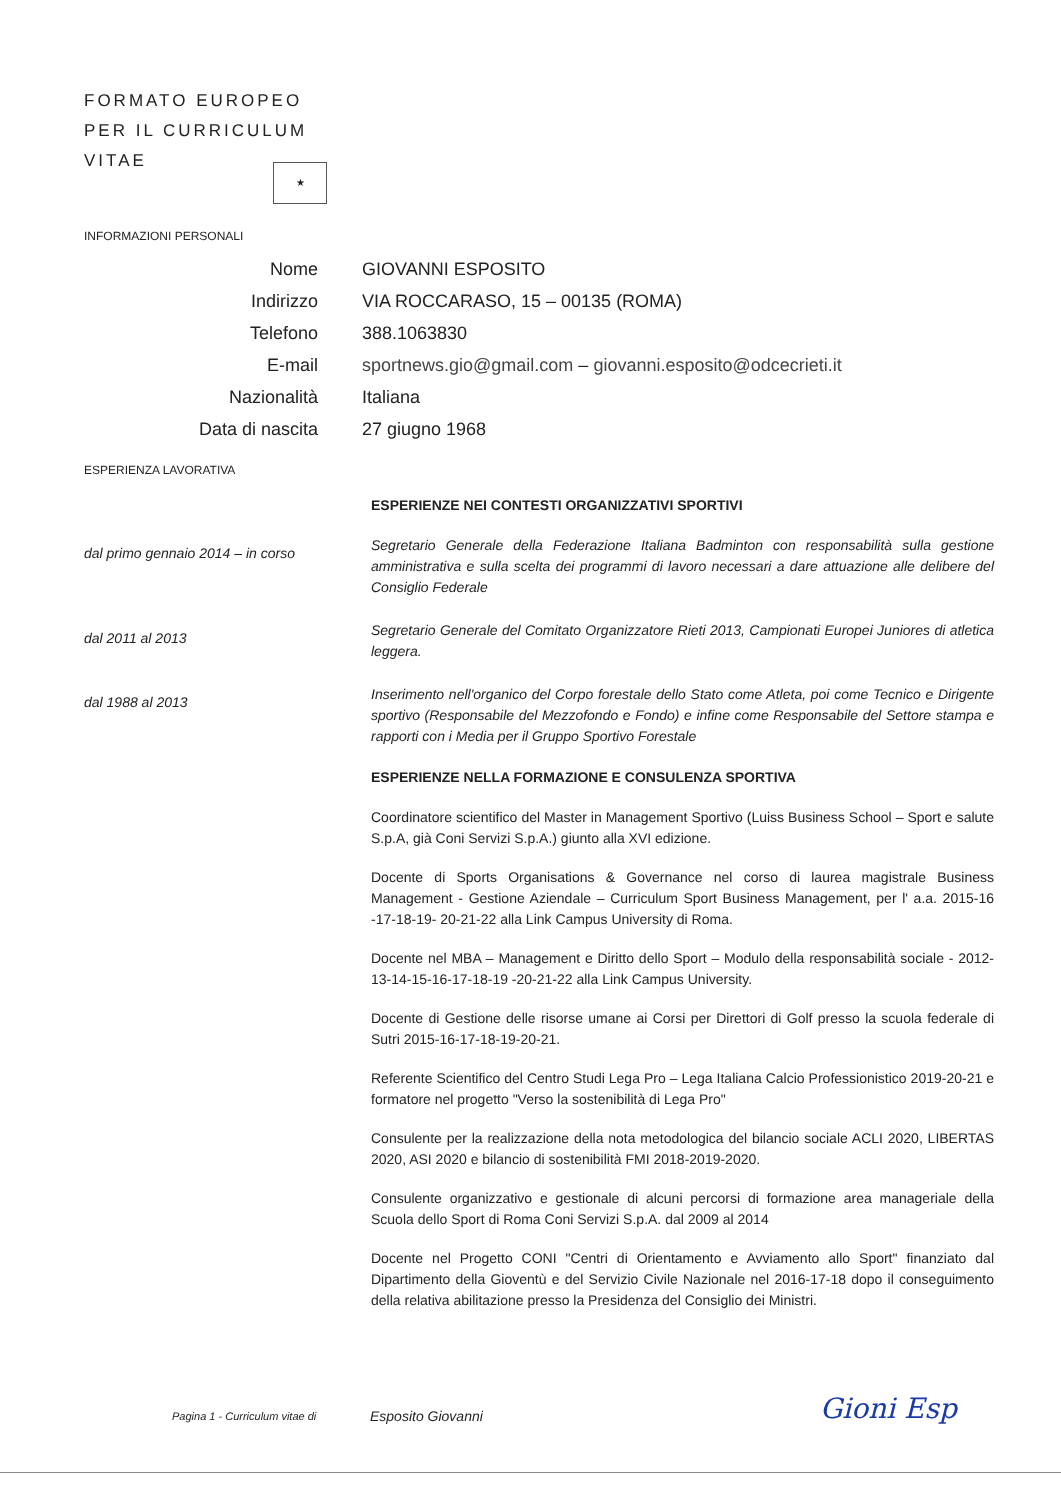FORMATO EUROPEO
PER IL CURRICULUM
VITAE
★
INFORMAZIONI PERSONALI
Nome GIOVANNI ESPOSITO
Indirizzo VIA ROCCARASO, 15 – 00135 (ROMA)
Telefono 388.1063830
E-mail sportnews.gio@gmail.com – giovanni.esposito@odcecrieti.it
Nazionalità Italiana
Data di nascita 27 giugno 1968
ESPERIENZA LAVORATIVA
ESPERIENZE NEI CONTESTI ORGANIZZATIVI SPORTIVI
dal primo gennaio 2014 – in corso
Segretario Generale della Federazione Italiana Badminton con responsabilità sulla gestione amministrativa e sulla scelta dei programmi di lavoro necessari a dare attuazione alle delibere del Consiglio Federale
dal 2011 al 2013
Segretario Generale del Comitato Organizzatore Rieti 2013, Campionati Europei Juniores di atletica leggera.
dal 1988 al 2013
Inserimento nell'organico del Corpo forestale dello Stato come Atleta, poi come Tecnico e Dirigente sportivo (Responsabile del Mezzofondo e Fondo) e infine come Responsabile del Settore stampa e rapporti con i Media per il Gruppo Sportivo Forestale
ESPERIENZE NELLA FORMAZIONE E CONSULENZA SPORTIVA
Coordinatore scientifico del Master in Management Sportivo (Luiss Business School – Sport e salute S.p.A, già Coni Servizi S.p.A.) giunto alla XVI edizione.
Docente di Sports Organisations & Governance nel corso di laurea magistrale Business Management - Gestione Aziendale – Curriculum Sport Business Management, per l' a.a. 2015-16 -17-18-19- 20-21-22 alla Link Campus University di Roma.
Docente nel MBA – Management e Diritto dello Sport – Modulo della responsabilità sociale - 2012-13-14-15-16-17-18-19 -20-21-22 alla Link Campus University.
Docente di Gestione delle risorse umane ai Corsi per Direttori di Golf presso la scuola federale di Sutri 2015-16-17-18-19-20-21.
Referente Scientifico del Centro Studi Lega Pro – Lega Italiana Calcio Professionistico 2019-20-21 e formatore nel progetto "Verso la sostenibilità di Lega Pro"
Consulente per la realizzazione della nota metodologica del bilancio sociale ACLI 2020, LIBERTAS 2020, ASI 2020 e bilancio di sostenibilità FMI 2018-2019-2020.
Consulente organizzativo e gestionale di alcuni percorsi di formazione area manageriale della Scuola dello Sport di Roma Coni Servizi S.p.A. dal 2009 al 2014
Docente nel Progetto CONI "Centri di Orientamento e Avviamento allo Sport" finanziato dal Dipartimento della Gioventù e del Servizio Civile Nazionale nel 2016-17-18 dopo il conseguimento della relativa abilitazione presso la Presidenza del Consiglio dei Ministri.
Pagina 1 - Curriculum vitae di Esposito Giovanni Gioni Esp